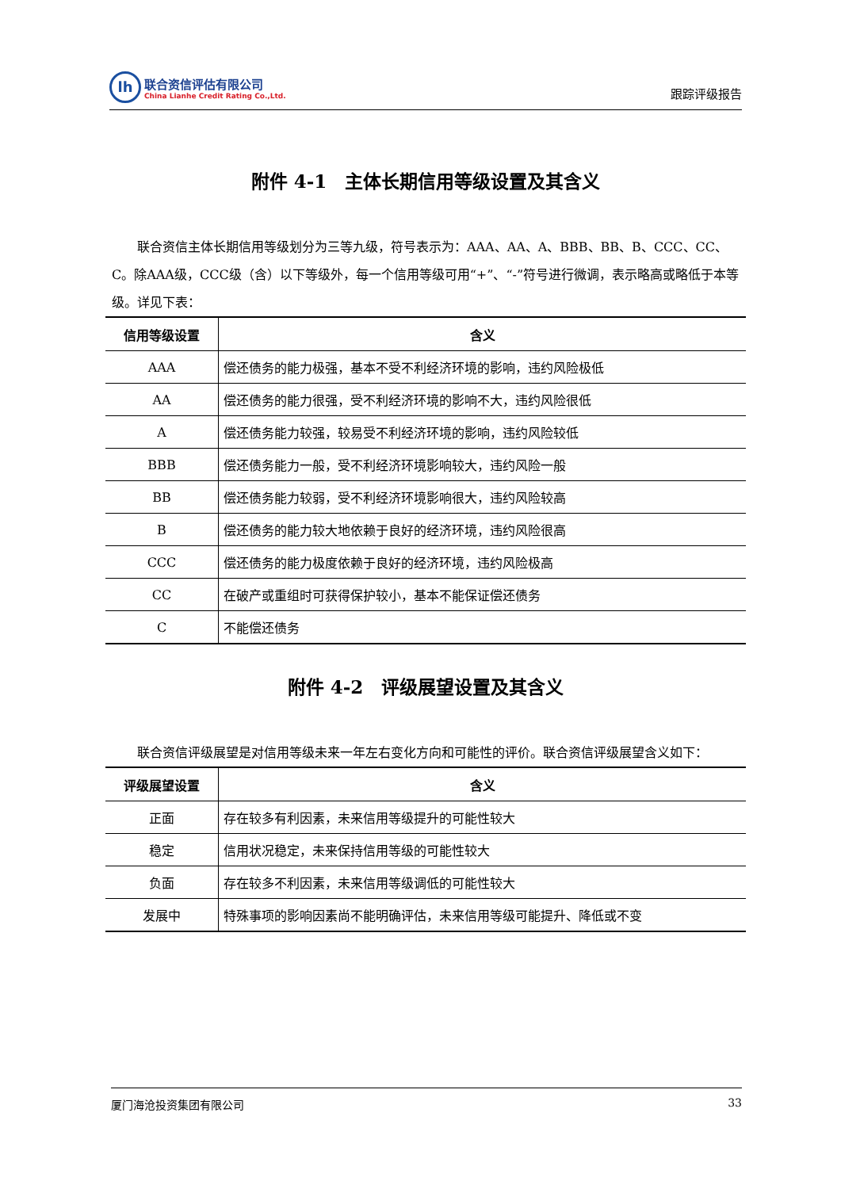lh
联合资信评估有限公司
China Lianhe Credit Rating Co.,Ltd.
跟踪评级报告
附件 4-1　主体长期信用等级设置及其含义
联合资信主体长期信用等级划分为三等九级，符号表示为：AAA、AA、A、BBB、BB、B、CCC、CC、C。除AAA级，CCC级（含）以下等级外，每一个信用等级可用“+”、“-”符号进行微调，表示略高或略低于本等级。详见下表：
| 信用等级设置 | 含义 |
| --- | --- |
| AAA | 偿还债务的能力极强，基本不受不利经济环境的影响，违约风险极低 |
| AA | 偿还债务的能力很强，受不利经济环境的影响不大，违约风险很低 |
| A | 偿还债务能力较强，较易受不利经济环境的影响，违约风险较低 |
| BBB | 偿还债务能力一般，受不利经济环境影响较大，违约风险一般 |
| BB | 偿还债务能力较弱，受不利经济环境影响很大，违约风险较高 |
| B | 偿还债务的能力较大地依赖于良好的经济环境，违约风险很高 |
| CCC | 偿还债务的能力极度依赖于良好的经济环境，违约风险极高 |
| CC | 在破产或重组时可获得保护较小，基本不能保证偿还债务 |
| C | 不能偿还债务 |
附件 4-2　评级展望设置及其含义
联合资信评级展望是对信用等级未来一年左右变化方向和可能性的评价。联合资信评级展望含义如下：
| 评级展望设置 | 含义 |
| --- | --- |
| 正面 | 存在较多有利因素，未来信用等级提升的可能性较大 |
| 稳定 | 信用状况稳定，未来保持信用等级的可能性较大 |
| 负面 | 存在较多不利因素，未来信用等级调低的可能性较大 |
| 发展中 | 特殊事项的影响因素尚不能明确评估，未来信用等级可能提升、降低或不变 |
厦门海沧投资集团有限公司 33